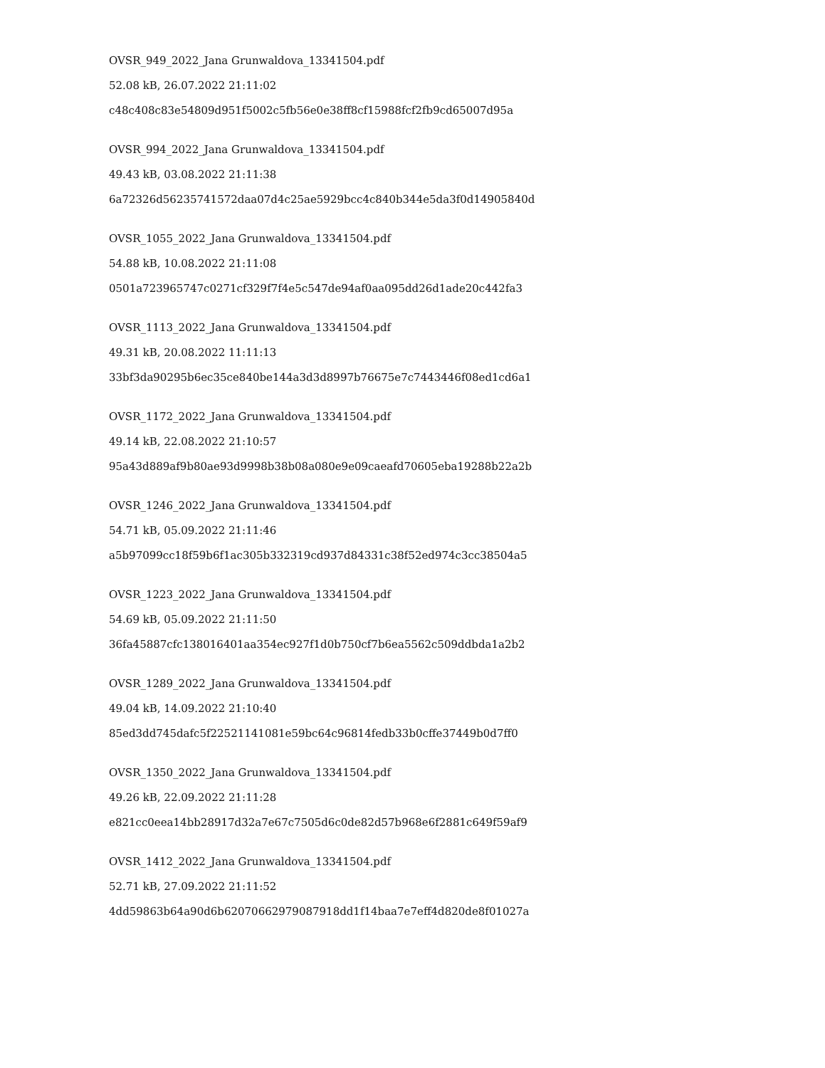OVSR_949_2022_Jana Grunwaldova_13341504.pdf
52.08 kB, 26.07.2022 21:11:02
c48c408c83e54809d951f5002c5fb56e0e38ff8cf15988fcf2fb9cd65007d95a
OVSR_994_2022_Jana Grunwaldova_13341504.pdf
49.43 kB, 03.08.2022 21:11:38
6a72326d56235741572daa07d4c25ae5929bcc4c840b344e5da3f0d14905840d
OVSR_1055_2022_Jana Grunwaldova_13341504.pdf
54.88 kB, 10.08.2022 21:11:08
0501a723965747c0271cf329f7f4e5c547de94af0aa095dd26d1ade20c442fa3
OVSR_1113_2022_Jana Grunwaldova_13341504.pdf
49.31 kB, 20.08.2022 11:11:13
33bf3da90295b6ec35ce840be144a3d3d8997b76675e7c7443446f08ed1cd6a1
OVSR_1172_2022_Jana Grunwaldova_13341504.pdf
49.14 kB, 22.08.2022 21:10:57
95a43d889af9b80ae93d9998b38b08a080e9e09caeafd70605eba19288b22a2b
OVSR_1246_2022_Jana Grunwaldova_13341504.pdf
54.71 kB, 05.09.2022 21:11:46
a5b97099cc18f59b6f1ac305b332319cd937d84331c38f52ed974c3cc38504a5
OVSR_1223_2022_Jana Grunwaldova_13341504.pdf
54.69 kB, 05.09.2022 21:11:50
36fa45887cfc138016401aa354ec927f1d0b750cf7b6ea5562c509ddbda1a2b2
OVSR_1289_2022_Jana Grunwaldova_13341504.pdf
49.04 kB, 14.09.2022 21:10:40
85ed3dd745dafc5f22521141081e59bc64c96814fedb33b0cffe37449b0d7ff0
OVSR_1350_2022_Jana Grunwaldova_13341504.pdf
49.26 kB, 22.09.2022 21:11:28
e821cc0eea14bb28917d32a7e67c7505d6c0de82d57b968e6f2881c649f59af9
OVSR_1412_2022_Jana Grunwaldova_13341504.pdf
52.71 kB, 27.09.2022 21:11:52
4dd59863b64a90d6b62070662979087918dd1f14baa7e7eff4d820de8f01027a